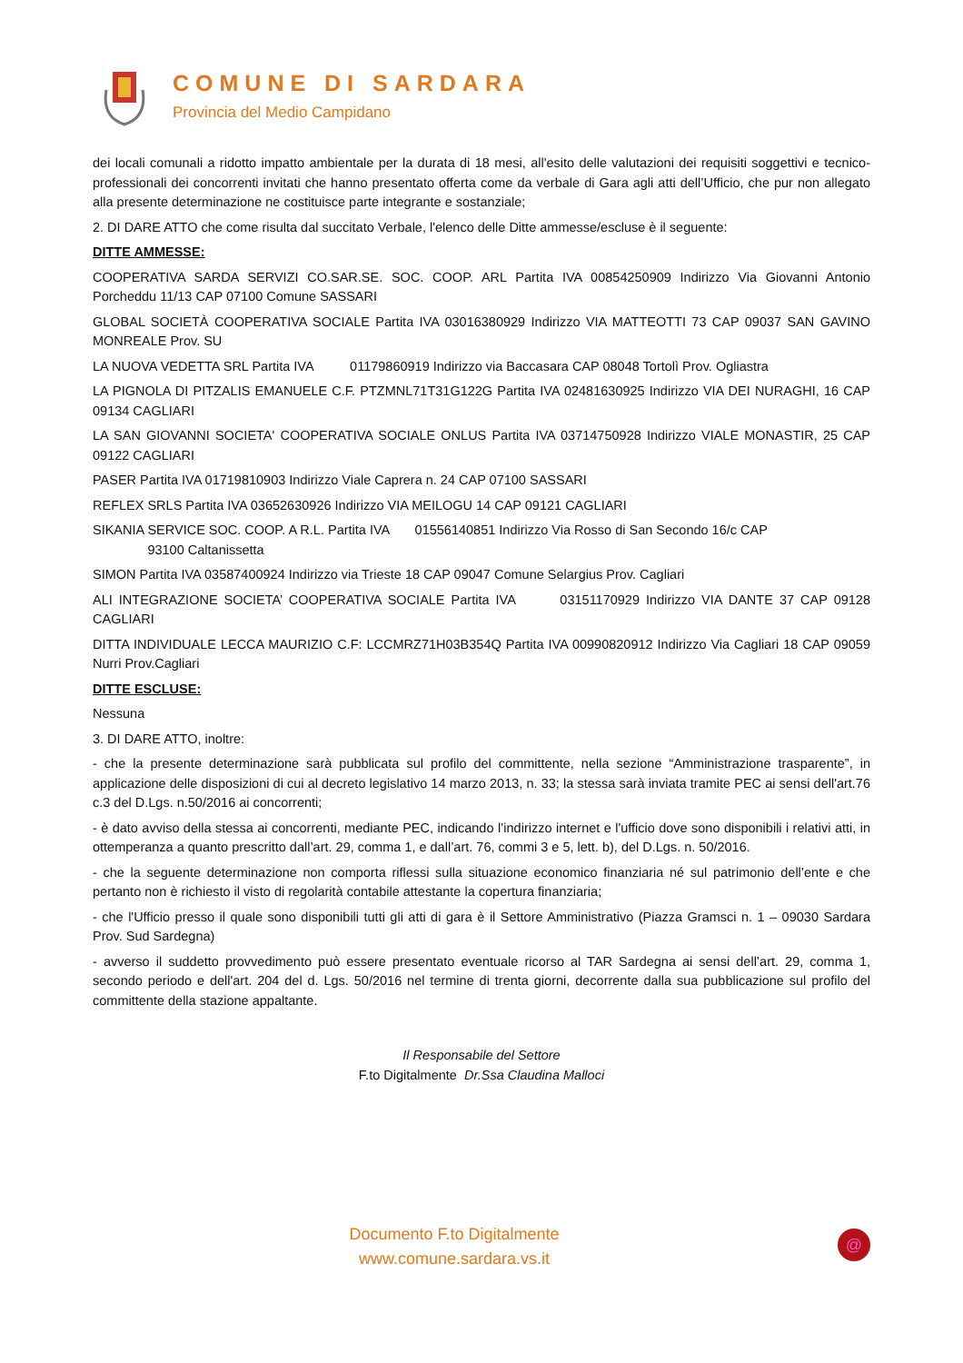COMUNE DI SARDARA
Provincia del Medio Campidano
dei locali comunali a ridotto impatto ambientale per la durata di 18 mesi, all'esito delle valutazioni dei requisiti soggettivi e tecnico-professionali dei concorrenti invitati che hanno presentato offerta come da verbale di Gara agli atti dell’Ufficio, che pur non allegato alla presente determinazione ne costituisce parte integrante e sostanziale;
2. DI DARE ATTO che come risulta dal succitato Verbale, l'elenco delle Ditte ammesse/escluse è il seguente:
DITTE AMMESSE:
COOPERATIVA SARDA SERVIZI CO.SAR.SE. SOC. COOP. ARL Partita IVA 00854250909 Indirizzo Via Giovanni Antonio Porcheddu 11/13 CAP 07100 Comune SASSARI
GLOBAL SOCIETÀ COOPERATIVA SOCIALE Partita IVA 03016380929 Indirizzo VIA MATTEOTTI 73 CAP 09037 SAN GAVINO MONREALE Prov. SU
LA NUOVA VEDETTA SRL Partita IVA 01179860919 Indirizzo via Baccasara CAP 08048 Tortolì Prov. Ogliastra
LA PIGNOLA DI PITZALIS EMANUELE C.F. PTZMNL71T31G122G Partita IVA 02481630925 Indirizzo VIA DEI NURAGHI, 16 CAP 09134 CAGLIARI
LA SAN GIOVANNI SOCIETA' COOPERATIVA SOCIALE ONLUS Partita IVA 03714750928 Indirizzo VIALE MONASTIR, 25 CAP 09122 CAGLIARI
PASER Partita IVA 01719810903 Indirizzo Viale Caprera n. 24 CAP 07100 SASSARI
REFLEX SRLS Partita IVA 03652630926 Indirizzo VIA MEILOGU 14 CAP 09121 CAGLIARI
SIKANIA SERVICE SOC. COOP. A R.L. Partita IVA 01556140851 Indirizzo Via Rosso di San Secondo 16/c CAP
93100 Caltanissetta
SIMON Partita IVA 03587400924 Indirizzo via Trieste 18 CAP 09047 Comune Selargius Prov. Cagliari
ALI INTEGRAZIONE SOCIETA’ COOPERATIVA SOCIALE Partita IVA 03151170929 Indirizzo VIA DANTE 37 CAP 09128 CAGLIARI
DITTA INDIVIDUALE LECCA MAURIZIO C.F: LCCMRZ71H03B354Q Partita IVA 00990820912 Indirizzo Via Cagliari 18 CAP 09059 Nurri Prov.Cagliari
DITTE ESCLUSE:
Nessuna
3. DI DARE ATTO, inoltre:
- che la presente determinazione sarà pubblicata sul profilo del committente, nella sezione “Amministrazione trasparente”, in applicazione delle disposizioni di cui al decreto legislativo 14 marzo 2013, n. 33; la stessa sarà inviata tramite PEC ai sensi dell'art.76 c.3 del D.Lgs. n.50/2016 ai concorrenti;
- è dato avviso della stessa ai concorrenti, mediante PEC, indicando l’indirizzo internet e l'ufficio dove sono disponibili i relativi atti, in ottemperanza a quanto prescritto dall’art. 29, comma 1, e dall’art. 76, commi 3 e 5, lett. b), del D.Lgs. n. 50/2016.
- che la seguente determinazione non comporta riflessi sulla situazione economico finanziaria né sul patrimonio dell’ente e che pertanto non è richiesto il visto di regolarità contabile attestante la copertura finanziaria;
- che l'Ufficio presso il quale sono disponibili tutti gli atti di gara è il Settore Amministrativo (Piazza Gramsci n. 1 – 09030 Sardara Prov. Sud Sardegna)
- avverso il suddetto provvedimento può essere presentato eventuale ricorso al TAR Sardegna ai sensi dell’art. 29, comma 1, secondo periodo e dell'art. 204 del d. Lgs. 50/2016 nel termine di trenta giorni, decorrente dalla sua pubblicazione sul profilo del committente della stazione appaltante.
Il Responsabile del Settore
F.to Digitalmente Dr.Ssa Claudina Malloci
Documento F.to Digitalmente
www.comune.sardara.vs.it
@